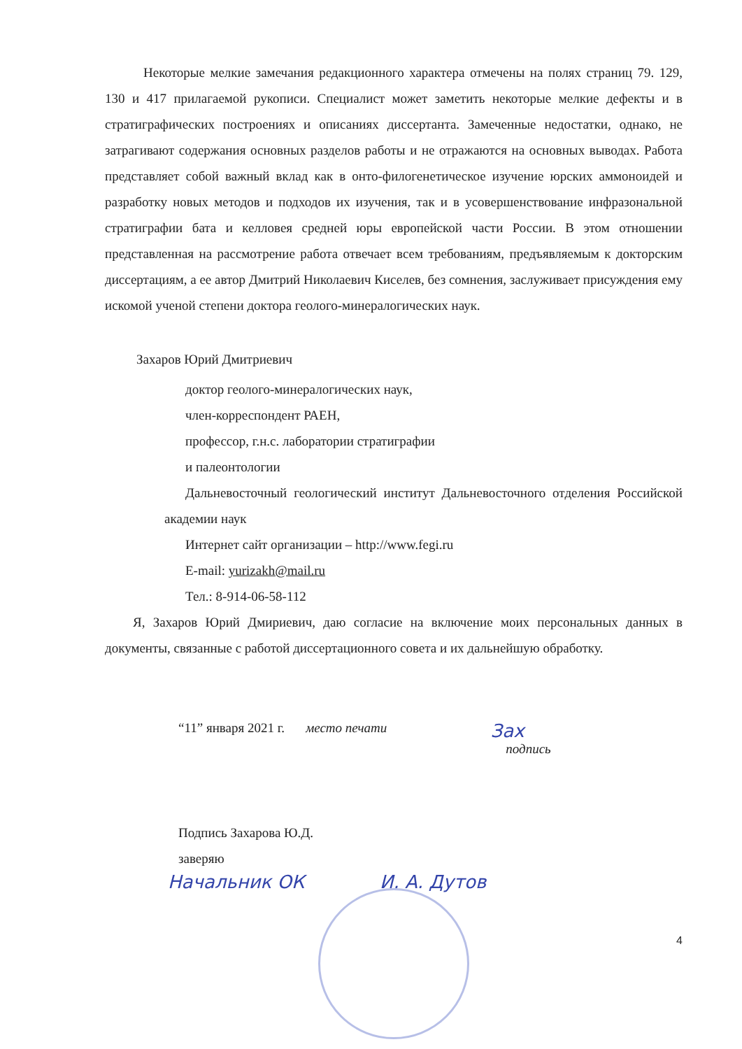Некоторые мелкие замечания редакционного характера отмечены на полях страниц 79. 129, 130 и 417 прилагаемой рукописи. Специалист может заметить некоторые мелкие дефекты и в стратиграфических построениях и описаниях диссертанта. Замеченные недостатки, однако, не затрагивают содержания основных разделов работы и не отражаются на основных выводах. Работа представляет собой важный вклад как в онто-филогенетическое изучение юрских аммоноидей и разработку новых методов и подходов их изучения, так и в усовершенствование инфразональной стратиграфии бата и келловея средней юры европейской части России. В этом отношении представленная на рассмотрение работа отвечает всем требованиям, предъявляемым к докторским диссертациям, а ее автор Дмитрий Николаевич Киселев, без сомнения, заслуживает присуждения ему искомой ученой степени доктора геолого-минералогических наук.
Захаров Юрий Дмитриевич
доктор геолого-минералогических наук,
член-корреспондент РАЕН,
профессор, г.н.с. лаборатории стратиграфии
и палеонтологии
Дальневосточный геологический институт Дальневосточного отделения Российской академии наук
Интернет сайт организации – http://www.fegi.ru
E-mail: yurizakh@mail.ru
Тел.: 8-914-06-58-112
Я, Захаров Юрий Дмириевич, даю согласие на включение моих персональных данных в документы, связанные с работой диссертационного совета и их дальнейшую обработку.
“11” января 2021 г. место печати Зах
подпись
Подпись Захарова Ю.Д.
заверяю
Начальник ОК И. А. Дутов
4